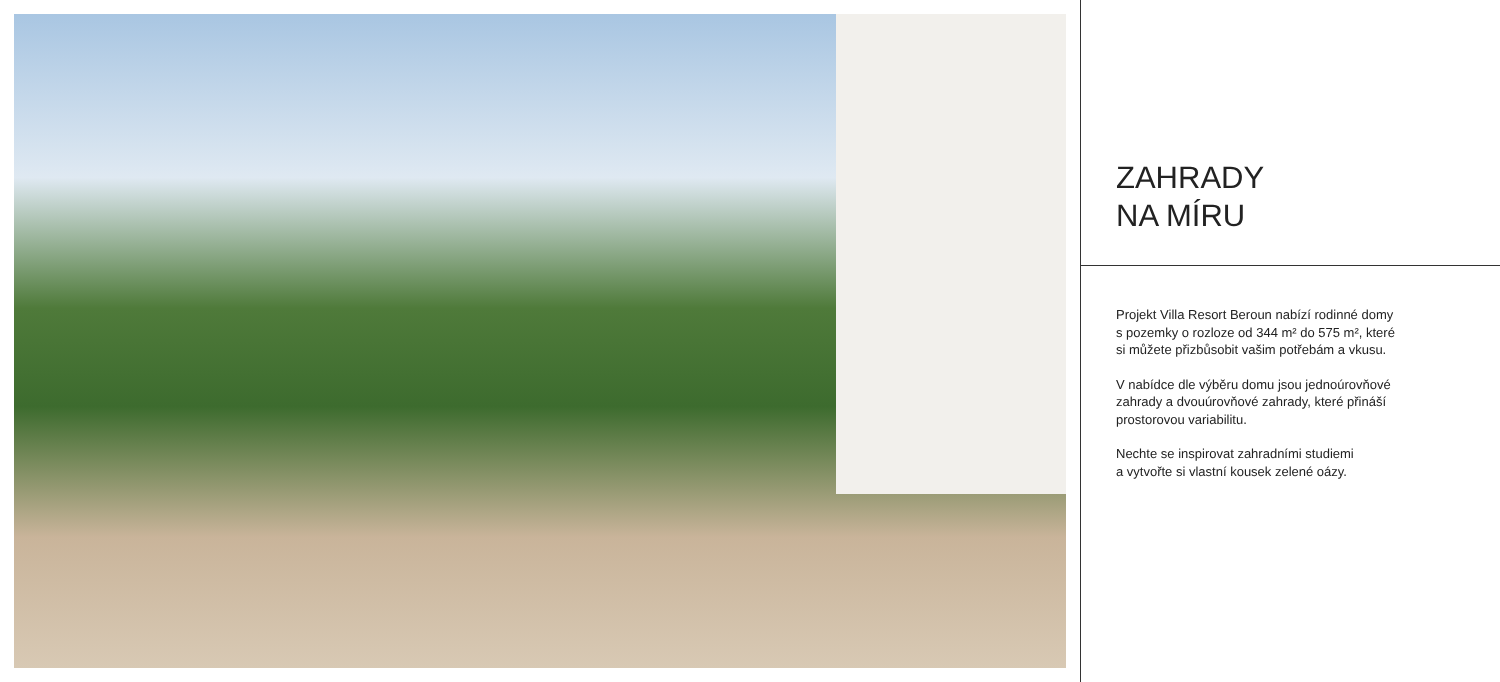ZAHRADY
NA MÍRU
Projekt Villa Resort Beroun nabízí rodinné domy
s pozemky o rozloze od 344 m² do 575 m², které
si můžete přizbůsobit vašim potřebám a vkusu.
V nabídce dle výběru domu jsou jednoúrovňové
zahrady a dvouúrovňové zahrady, které přináší
prostorovou variabilitu.
Nechte se inspirovat zahradními studiemi
a vytvořte si vlastní kousek zelené oázy.